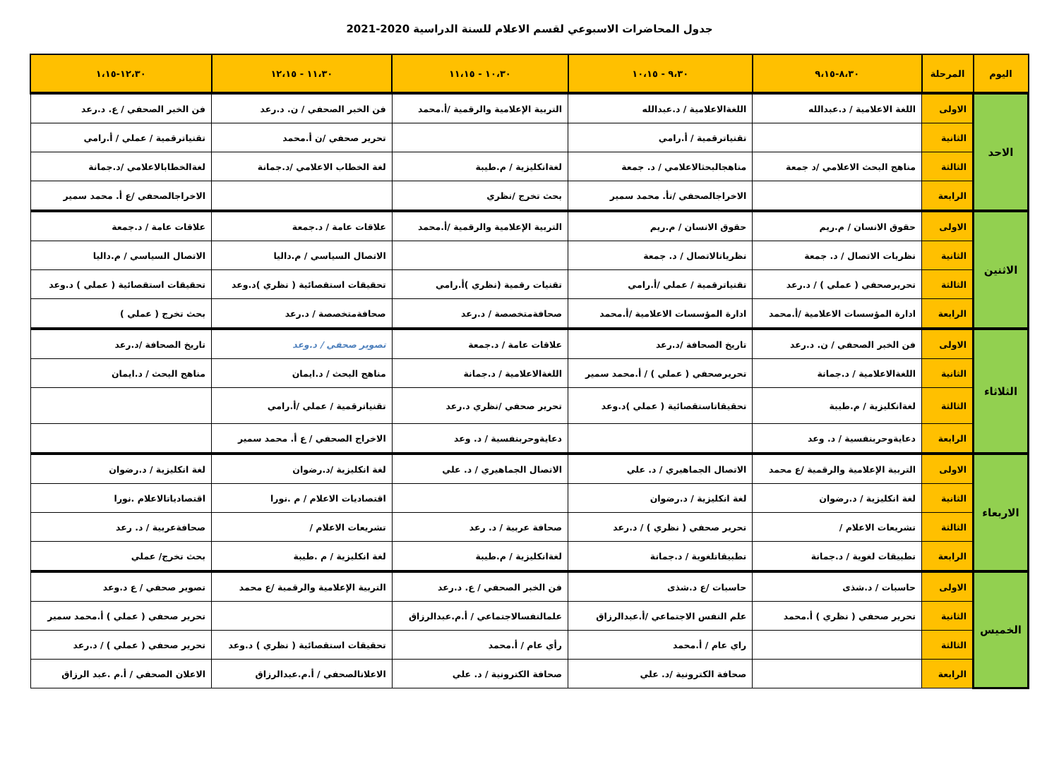جدول المحاضرات الاسبوعي لقسم الاعلام للسنة الدراسية 2020-2021
| اليوم | المرحلة | ٨،٣٠-٩،١٥ | ٩،٣٠ - ١٠،١٥ | ١٠،٣٠ - ١١،١٥ | ١١،٣٠ - ١٢،١٥ | ١٢،٣٠-١،١٥ |
| --- | --- | --- | --- | --- | --- | --- |
| الاحد | الاولى | اللغة الاعلامية / د.عبدالله | اللغةالاعلامية / د.عبدالله | التربية الإعلامية والرقمية /أ.محمد | فن الخبر الصحفي / ن. د.رعد | فن الخبر الصحفي / ع. د.رعد |
| | الثانية | | تقنياترقمية / أ.رامي | | تحرير صحفي /ن أ.محمد | تقنياترقمية / عملي / أ.رامي |
| | الثالثة | مناهج البحث الاعلامي /د جمعة | مناهجالبحثالاعلامي / د. جمعة | لغةانكليزية / م.طيبة | لغة الخطاب الاعلامي /د.جمانة | لغةالخطابالاعلامي /د.جمانة |
| | الرابعة | | الاخراجالصحفي /نأ. محمد سمير | بحث تخرج /نظري | | الاخراجالصحفي /ع أ. محمد سمير |
| الاثنين | الاولى | حقوق الانسان / م.ريم | حقوق الانسان / م.ريم | التربية الإعلامية والرقمية /أ.محمد | علاقات عامة / د.جمعة | علاقات عامة / د.جمعة |
| | الثانية | نظريات الاتصال / د. جمعة | نظرياتالاتصال / د. جمعة | | الاتصال السياسي / م.داليا | الاتصال السياسي / م.داليا |
| | الثالثة | تحريرصحفي ( عملي ) / د.رعد | تقنياترقمية / عملي /أ.رامي | تقنيات رقمية (نظري )أ.رامي | تحقيقات استقصائية ( نظري )د.وعد | تحقيقات استقصائية ( عملي ) د.وعد |
| | الرابعة | ادارة المؤسسات الاعلامية /أ.محمد | ادارة المؤسسات الاعلامية /أ.محمد | صحافةمتخصصة / د.رعد | صحافةمتخصصة / د.رعد | بحث تخرج ( عملي ) |
| الثلاثاء | الاولى | فن الخبر الصحفي / ن. د.رعد | تاريخ الصحافة /د.رعد | علاقات عامة / د.جمعة | تصوير صحفي / د.وعد | تاريخ الصحافة /د.رعد |
| | الثانية | اللغةالاعلامية / د.جمانة | تحريرصحفي ( عملي ) / أ.محمد سمير | اللغةالاعلامية / د.جمانة | مناهج البحث / د.ايمان | مناهج البحث / د.ايمان |
| | الثالثة | لغةانكليزية / م.طيبة | تحقيقاتاستقصائية ( عملي )د.وعد | تحرير صحفي /نظري د.رعد | تقنياترقمية / عملي /أ.رامي | |
| | الرابعة | دعايةوحربنفسية / د. وعد | | دعايةوحربنفسية / د. وعد | الاخراج الصحفي / ع أ. محمد سمير | |
| الاربعاء | الاولى | التربية الإعلامية والرقمية /ع محمد | الاتصال الجماهيري / د. علي | الاتصال الجماهيري / د. علي | لغة انكليزية /د.رضوان | لغة انكليزية / د.رضوان |
| | الثانية | لغة انكليزية / د.رضوان | لغة انكليزية / د.رضوان | | اقتصاديات الاعلام / م .نورا | اقتصادياتالاعلام .نورا |
| | الثالثة | تشريعات الاعلام / | تحرير صحفي ( نظري ) / د.رعد | صحافة عربية / د. رعد | تشريعات الاعلام / | صحافةعربية / د. رعد |
| | الرابعة | تطبيقات لغوية / د.جمانة | تطبيقاتلغوية / د.جمانة | لغةانكليزية / م.طيبة | لغة انكليزية / م .طيبة | بحث تخرج/ عملي |
| الخميس | الاولى | حاسبات / د.شذى | حاسبات /ع د.شذى | فن الخبر الصحفي / ع. د.رعد | التربية الإعلامية والرقمية /ع محمد | تصوير صحفي / ع د.وعد |
| | الثانية | تحرير صحفي ( نظري ) أ.محمد | علم النفس الاجتماعي /أ.عبدالرزاق | علمالنفسالاجتماعي / أ.م.عبدالرزاق | | تحرير صحفي ( عملي ) أ.محمد سمير |
| | الثالثة | | راي عام / أ.محمد | رأي عام / أ.محمد | تحقيقات استقصائية ( نظري ) د.وعد | تحرير صحفي ( عملي ) / د.رعد |
| | الرابعة | | صحافة الكترونية /د. علي | صحافة الكترونية / د. علي | الاعلانالصحفي / أ.م.عبدالرزاق | الاعلان الصحفي / أ.م .عبد الرزاق |